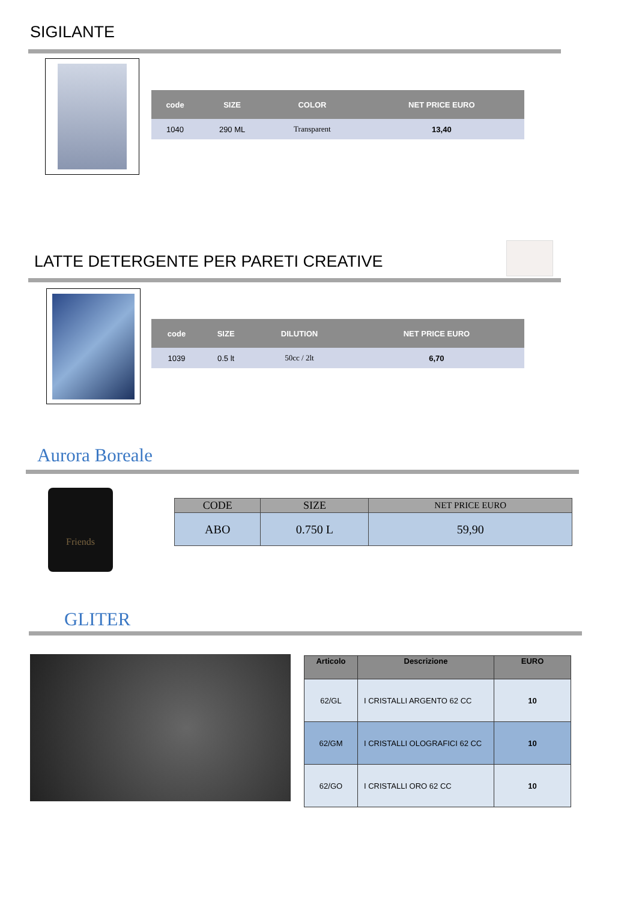SIGILANTE
| code | SIZE | COLOR | NET PRICE EURO |
| --- | --- | --- | --- |
| 1040 | 290 ML | Transparent | 13,40 |
LATTE DETERGENTE PER PARETI CREATIVE
| code | SIZE | DILUTION | NET PRICE EURO |
| --- | --- | --- | --- |
| 1039 | 0.5 lt | 50cc / 2lt | 6,70 |
Aurora Boreale
Friends
| CODE | SIZE | NET PRICE EURO |
| --- | --- | --- |
| ABO | 0.750 L | 59,90 |
GLITER
| Articolo | Descrizione | EURO |
| --- | --- | --- |
| 62/GL | I CRISTALLI ARGENTO 62 CC | 10 |
| 62/GM | I CRISTALLI OLOGRAFICI 62 CC | 10 |
| 62/GO | I CRISTALLI ORO 62 CC | 10 |